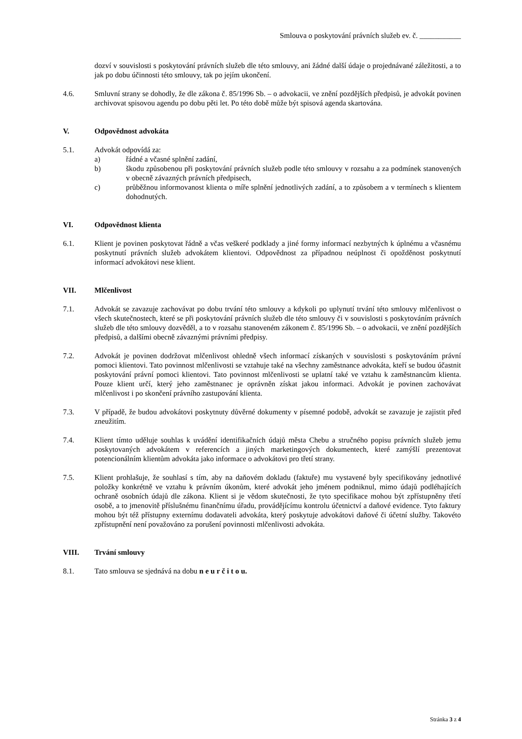Smlouva o poskytování právních služeb ev. č. ___________
dozví v souvislosti s poskytování právních služeb dle této smlouvy, ani žádné další údaje o projednávané záležitosti, a to jak po dobu účinnosti této smlouvy, tak po jejím ukončení.
4.6. Smluvní strany se dohodly, že dle zákona č. 85/1996 Sb. – o advokacii, ve znění pozdějších předpisů, je advokát povinen archivovat spisovou agendu po dobu pěti let. Po této době může být spisová agenda skartována.
V. Odpovědnost advokáta
5.1. Advokát odpovídá za:
a) řádné a včasné splnění zadání,
b) škodu způsobenou při poskytování právních služeb podle této smlouvy v rozsahu a za podmínek stanovených v obecně závazných právních předpisech,
c) průběžnou informovanost klienta o míře splnění jednotlivých zadání, a to způsobem a v termínech s klientem dohodnutých.
VI. Odpovědnost klienta
6.1. Klient je povinen poskytovat řádně a včas veškeré podklady a jiné formy informací nezbytných k úplnému a včasnému poskytnutí právních služeb advokátem klientovi. Odpovědnost za případnou neúplnost či opožděnost poskytnutí informací advokátovi nese klient.
VII. Mlčenlivost
7.1. Advokát se zavazuje zachovávat po dobu trvání této smlouvy a kdykoli po uplynutí trvání této smlouvy mlčenlivost o všech skutečnostech, které se při poskytování právních služeb dle této smlouvy či v souvislosti s poskytováním právních služeb dle této smlouvy dozvěděl, a to v rozsahu stanoveném zákonem č. 85/1996 Sb. – o advokacii, ve znění pozdějších předpisů, a dalšími obecně závaznými právními předpisy.
7.2. Advokát je povinen dodržovat mlčenlivost ohledně všech informací získaných v souvislosti s poskytováním právní pomoci klientovi. Tato povinnost mlčenlivosti se vztahuje také na všechny zaměstnance advokáta, kteří se budou účastnit poskytování právní pomoci klientovi. Tato povinnost mlčenlivosti se uplatní také ve vztahu k zaměstnancům klienta. Pouze klient určí, který jeho zaměstnanec je oprávněn získat jakou informaci. Advokát je povinen zachovávat mlčenlivost i po skončení právního zastupování klienta.
7.3. V případě, že budou advokátovi poskytnuty důvěrné dokumenty v písemné podobě, advokát se zavazuje je zajistit před zneužitím.
7.4. Klient tímto uděluje souhlas k uvádění identifikačních údajů města Chebu a stručného popisu právních služeb jemu poskytovaných advokátem v referencích a jiných marketingových dokumentech, které zamýšlí prezentovat potencionálním klientům advokáta jako informace o advokátovi pro třetí strany.
7.5. Klient prohlašuje, že souhlasí s tím, aby na daňovém dokladu (faktuře) mu vystavené byly specifikovány jednotlivé položky konkrétně ve vztahu k právním úkonům, které advokát jeho jménem podniknul, mimo údajů podléhajících ochraně osobních údajů dle zákona. Klient si je vědom skutečnosti, že tyto specifikace mohou být zpřístupněny třetí osobě, a to jmenovitě příslušnému finančnímu úřadu, provádějícímu kontrolu účetnictví a daňové evidence. Tyto faktury mohou být též přístupny externímu dodavateli advokáta, který poskytuje advokátovi daňové či účetní služby. Takovéto zpřístupnění není považováno za porušení povinnosti mlčenlivosti advokáta.
VIII. Trvání smlouvy
8.1. Tato smlouva se sjednává na dobu n e u r č i t o u.
Stránka 3 z 4